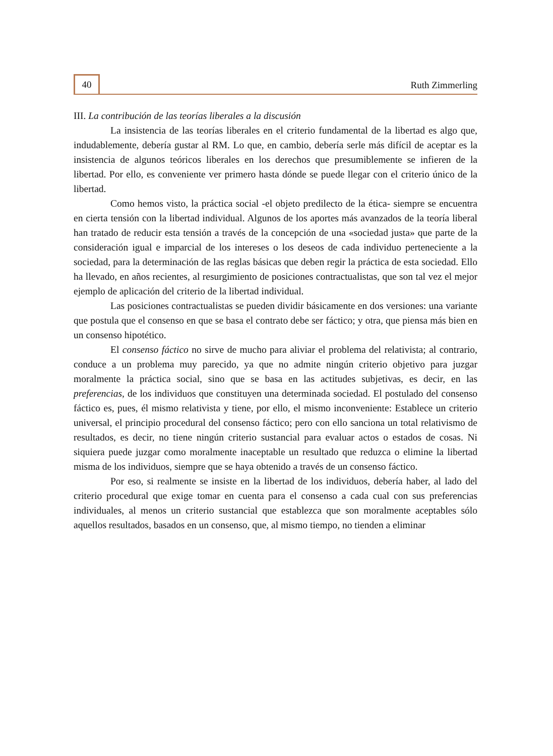40
Ruth Zimmerling
III. La contribución de las teorías liberales a la discusión
La insistencia de las teorías liberales en el criterio fundamental de la libertad es algo que, indudablemente, debería gustar al RM. Lo que, en cambio, debería serle más difícil de aceptar es la insistencia de algunos teóricos liberales en los derechos que presumiblemente se infieren de la libertad. Por ello, es conveniente ver primero hasta dónde se puede llegar con el criterio único de la libertad.
Como hemos visto, la práctica social -el objeto predilecto de la ética- siempre se encuentra en cierta tensión con la libertad individual. Algunos de los aportes más avanzados de la teoría liberal han tratado de reducir esta tensión a través de la concepción de una «sociedad justa» que parte de la consideración igual e imparcial de los intereses o los deseos de cada individuo perteneciente a la sociedad, para la determinación de las reglas básicas que deben regir la práctica de esta sociedad. Ello ha llevado, en años recientes, al resurgimiento de posiciones contractualistas, que son tal vez el mejor ejemplo de aplicación del criterio de la libertad individual.
Las posiciones contractualistas se pueden dividir básicamente en dos versiones: una variante que postula que el consenso en que se basa el contrato debe ser fáctico; y otra, que piensa más bien en un consenso hipotético.
El consenso fáctico no sirve de mucho para aliviar el problema del relativista; al contrario, conduce a un problema muy parecido, ya que no admite ningún criterio objetivo para juzgar moralmente la práctica social, sino que se basa en las actitudes subjetivas, es decir, en las preferencias, de los individuos que constituyen una determinada sociedad. El postulado del consenso fáctico es, pues, él mismo relativista y tiene, por ello, el mismo inconveniente: Establece un criterio universal, el principio procedural del consenso fáctico; pero con ello sanciona un total relativismo de resultados, es decir, no tiene ningún criterio sustancial para evaluar actos o estados de cosas. Ni siquiera puede juzgar como moralmente inaceptable un resultado que reduzca o elimine la libertad misma de los individuos, siempre que se haya obtenido a través de un consenso fáctico.
Por eso, si realmente se insiste en la libertad de los individuos, debería haber, al lado del criterio procedural que exige tomar en cuenta para el consenso a cada cual con sus preferencias individuales, al menos un criterio sustancial que establezca que son moralmente aceptables sólo aquellos resultados, basados en un consenso, que, al mismo tiempo, no tienden a eliminar